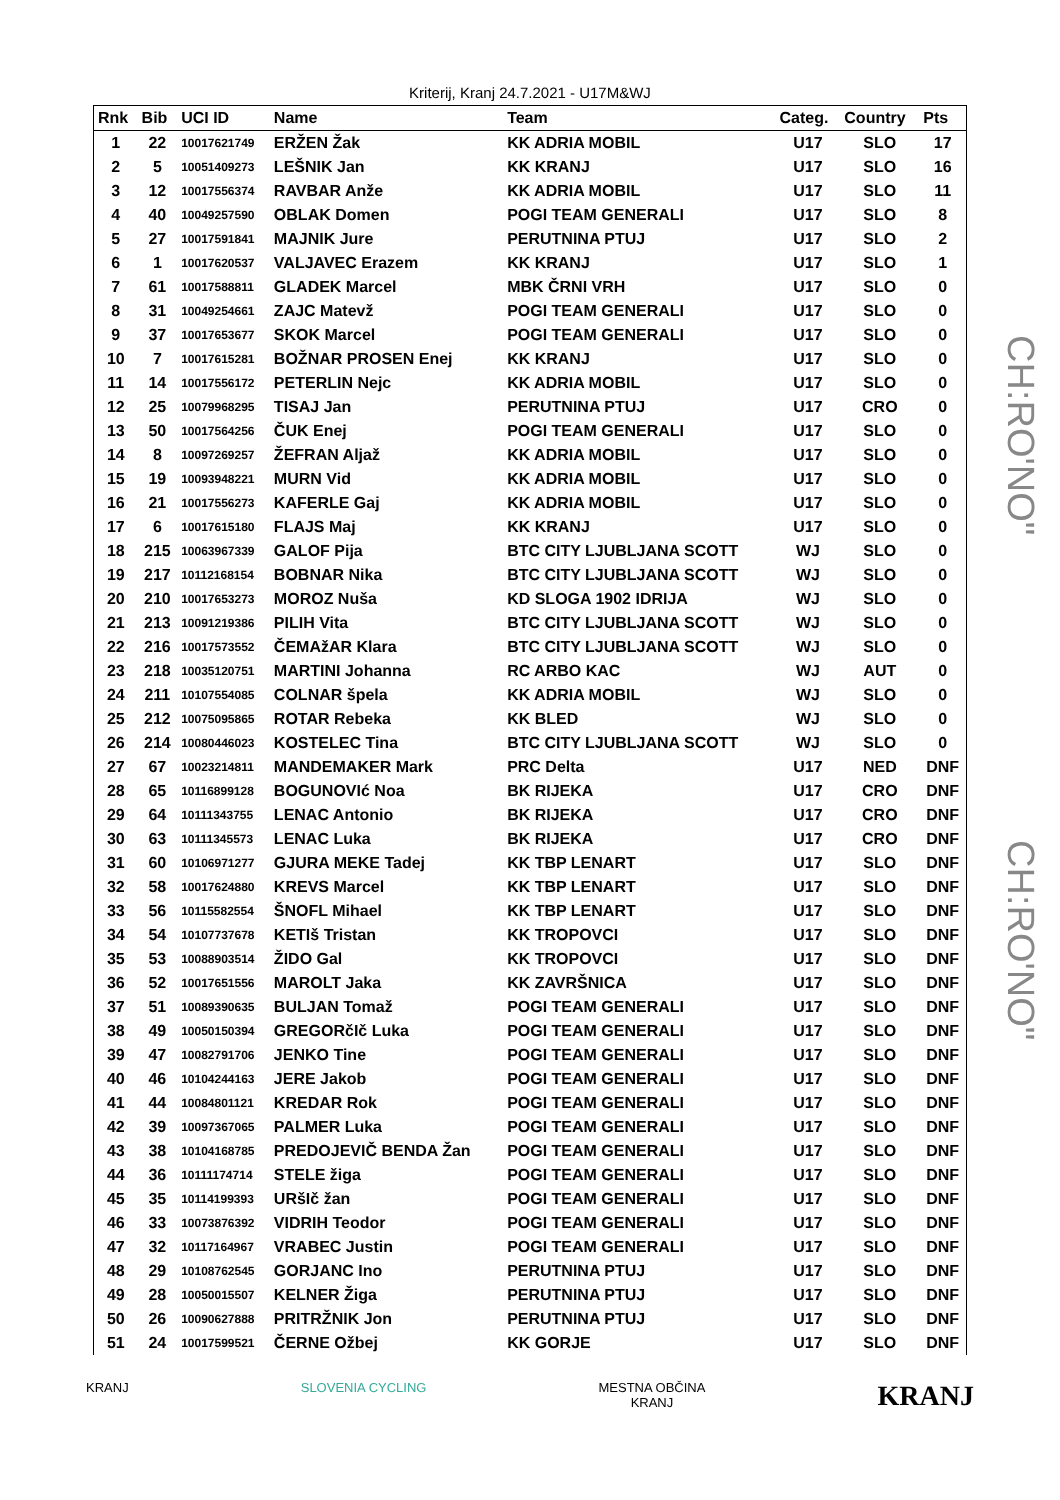Kriterij, Kranj 24.7.2021 - U17M&WJ
| Rnk | Bib | UCI ID | Name | Team | Categ. | Country | Pts |
| --- | --- | --- | --- | --- | --- | --- | --- |
| 1 | 22 | 10017621749 | ERŽEN Žak | KK ADRIA MOBIL | U17 | SLO | 17 |
| 2 | 5 | 10051409273 | LEŠNIK Jan | KK KRANJ | U17 | SLO | 16 |
| 3 | 12 | 10017556374 | RAVBAR Anže | KK ADRIA MOBIL | U17 | SLO | 11 |
| 4 | 40 | 10049257590 | OBLAK Domen | POGI TEAM GENERALI | U17 | SLO | 8 |
| 5 | 27 | 10017591841 | MAJNIK Jure | PERUTNINA PTUJ | U17 | SLO | 2 |
| 6 | 1 | 10017620537 | VALJAVEC Erazem | KK KRANJ | U17 | SLO | 1 |
| 7 | 61 | 10017588811 | GLADEK Marcel | MBK ČRNI VRH | U17 | SLO | 0 |
| 8 | 31 | 10049254661 | ZAJC Matevž | POGI TEAM GENERALI | U17 | SLO | 0 |
| 9 | 37 | 10017653677 | SKOK Marcel | POGI TEAM GENERALI | U17 | SLO | 0 |
| 10 | 7 | 10017615281 | BOŽNAR PROSEN Enej | KK KRANJ | U17 | SLO | 0 |
| 11 | 14 | 10017556172 | PETERLIN Nejc | KK ADRIA MOBIL | U17 | SLO | 0 |
| 12 | 25 | 10079968295 | TISAJ Jan | PERUTNINA PTUJ | U17 | CRO | 0 |
| 13 | 50 | 10017564256 | ČUK Enej | POGI TEAM GENERALI | U17 | SLO | 0 |
| 14 | 8 | 10097269257 | ŽEFRAN Aljaž | KK ADRIA MOBIL | U17 | SLO | 0 |
| 15 | 19 | 10093948221 | MURN Vid | KK ADRIA MOBIL | U17 | SLO | 0 |
| 16 | 21 | 10017556273 | KAFERLE Gaj | KK ADRIA MOBIL | U17 | SLO | 0 |
| 17 | 6 | 10017615180 | FLAJS Maj | KK KRANJ | U17 | SLO | 0 |
| 18 | 215 | 10063967339 | GALOF Pija | BTC CITY LJUBLJANA SCOTT | WJ | SLO | 0 |
| 19 | 217 | 10112168154 | BOBNAR Nika | BTC CITY LJUBLJANA SCOTT | WJ | SLO | 0 |
| 20 | 210 | 10017653273 | MOROZ Nuša | KD SLOGA 1902 IDRIJA | WJ | SLO | 0 |
| 21 | 213 | 10091219386 | PILIH Vita | BTC CITY LJUBLJANA SCOTT | WJ | SLO | 0 |
| 22 | 216 | 10017573552 | ČEMAžAR Klara | BTC CITY LJUBLJANA SCOTT | WJ | SLO | 0 |
| 23 | 218 | 10035120751 | MARTINI Johanna | RC ARBO KAC | WJ | AUT | 0 |
| 24 | 211 | 10107554085 | COLNAR špela | KK ADRIA MOBIL | WJ | SLO | 0 |
| 25 | 212 | 10075095865 | ROTAR Rebeka | KK BLED | WJ | SLO | 0 |
| 26 | 214 | 10080446023 | KOSTELEC Tina | BTC CITY LJUBLJANA SCOTT | WJ | SLO | 0 |
| 27 | 67 | 10023214811 | MANDEMAKER Mark | PRC Delta | U17 | NED | DNF |
| 28 | 65 | 10116899128 | BOGUNOVIć Noa | BK RIJEKA | U17 | CRO | DNF |
| 29 | 64 | 10111343755 | LENAC Antonio | BK RIJEKA | U17 | CRO | DNF |
| 30 | 63 | 10111345573 | LENAC Luka | BK RIJEKA | U17 | CRO | DNF |
| 31 | 60 | 10106971277 | GJURA MEKE Tadej | KK TBP LENART | U17 | SLO | DNF |
| 32 | 58 | 10017624880 | KREVS Marcel | KK TBP LENART | U17 | SLO | DNF |
| 33 | 56 | 10115582554 | ŠNOFL Mihael | KK TBP LENART | U17 | SLO | DNF |
| 34 | 54 | 10107737678 | KETIš Tristan | KK TROPOVCI | U17 | SLO | DNF |
| 35 | 53 | 10088903514 | ŽIDO Gal | KK TROPOVCI | U17 | SLO | DNF |
| 36 | 52 | 10017651556 | MAROLT Jaka | KK ZAVRŠNICA | U17 | SLO | DNF |
| 37 | 51 | 10089390635 | BULJAN Tomaž | POGI TEAM GENERALI | U17 | SLO | DNF |
| 38 | 49 | 10050150394 | GREGORčIč Luka | POGI TEAM GENERALI | U17 | SLO | DNF |
| 39 | 47 | 10082791706 | JENKO Tine | POGI TEAM GENERALI | U17 | SLO | DNF |
| 40 | 46 | 10104244163 | JERE Jakob | POGI TEAM GENERALI | U17 | SLO | DNF |
| 41 | 44 | 10084801121 | KREDAR Rok | POGI TEAM GENERALI | U17 | SLO | DNF |
| 42 | 39 | 10097367065 | PALMER Luka | POGI TEAM GENERALI | U17 | SLO | DNF |
| 43 | 38 | 10104168785 | PREDOJEVIČ BENDA Žan | POGI TEAM GENERALI | U17 | SLO | DNF |
| 44 | 36 | 10111174714 | STELE žiga | POGI TEAM GENERALI | U17 | SLO | DNF |
| 45 | 35 | 10114199393 | URšIč žan | POGI TEAM GENERALI | U17 | SLO | DNF |
| 46 | 33 | 10073876392 | VIDRIH Teodor | POGI TEAM GENERALI | U17 | SLO | DNF |
| 47 | 32 | 10117164967 | VRABEC Justin | POGI TEAM GENERALI | U17 | SLO | DNF |
| 48 | 29 | 10108762545 | GORJANC Ino | PERUTNINA PTUJ | U17 | SLO | DNF |
| 49 | 28 | 10050015507 | KELNER Žiga | PERUTNINA PTUJ | U17 | SLO | DNF |
| 50 | 26 | 10090627888 | PRITRŽNIK Jon | PERUTNINA PTUJ | U17 | SLO | DNF |
| 51 | 24 | 10017599521 | ČERNE Ožbej | KK GORJE | U17 | SLO | DNF |
CH:RO'NO"
CH:RO'NO"
KRANJ SLOVENIA CYCLING MESTNA OBČINA
KRANJ
KRANJ